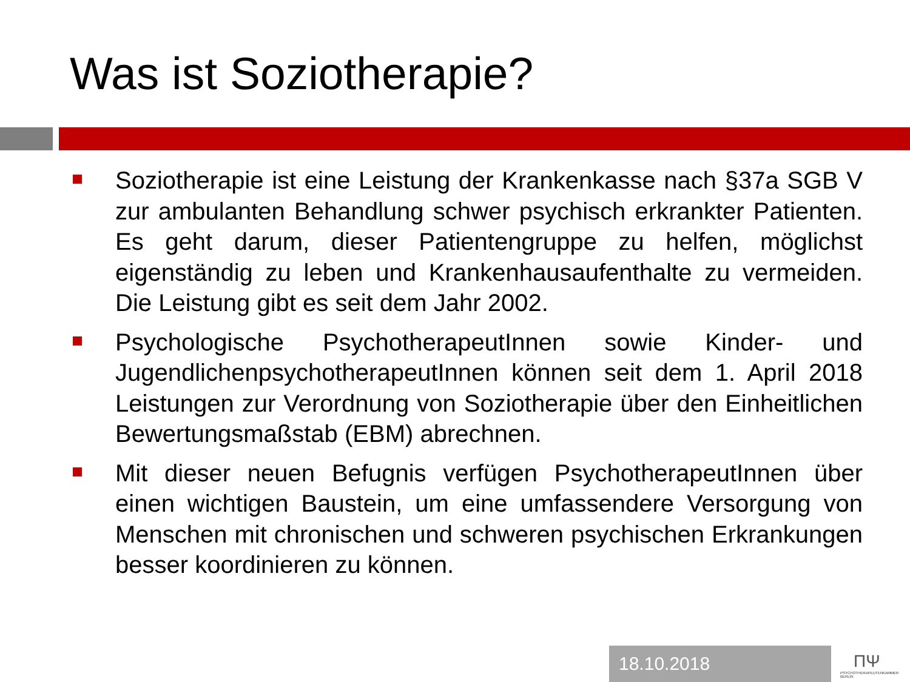Was ist Soziotherapie?
Soziotherapie ist eine Leistung der Krankenkasse nach §37a SGB V zur ambulanten Behandlung schwer psychisch erkrankter Patienten. Es geht darum, dieser Patientengruppe zu helfen, möglichst eigenständig zu leben und Krankenhausaufenthalte zu vermeiden. Die Leistung gibt es seit dem Jahr 2002.
Psychologische PsychotherapeutInnen sowie Kinder- und JugendlichenpsychotherapeutInnen können seit dem 1. April 2018 Leistungen zur Verordnung von Soziotherapie über den Einheitlichen Bewertungsmaßstab (EBM) abrechnen.
Mit dieser neuen Befugnis verfügen PsychotherapeutInnen über einen wichtigen Baustein, um eine umfassendere Versorgung von Menschen mit chronischen und schweren psychischen Erkrankungen besser koordinieren zu können.
18.10.2018
ПΨ
PSYCHOTHERAPEUTENKAMMER BERLIN